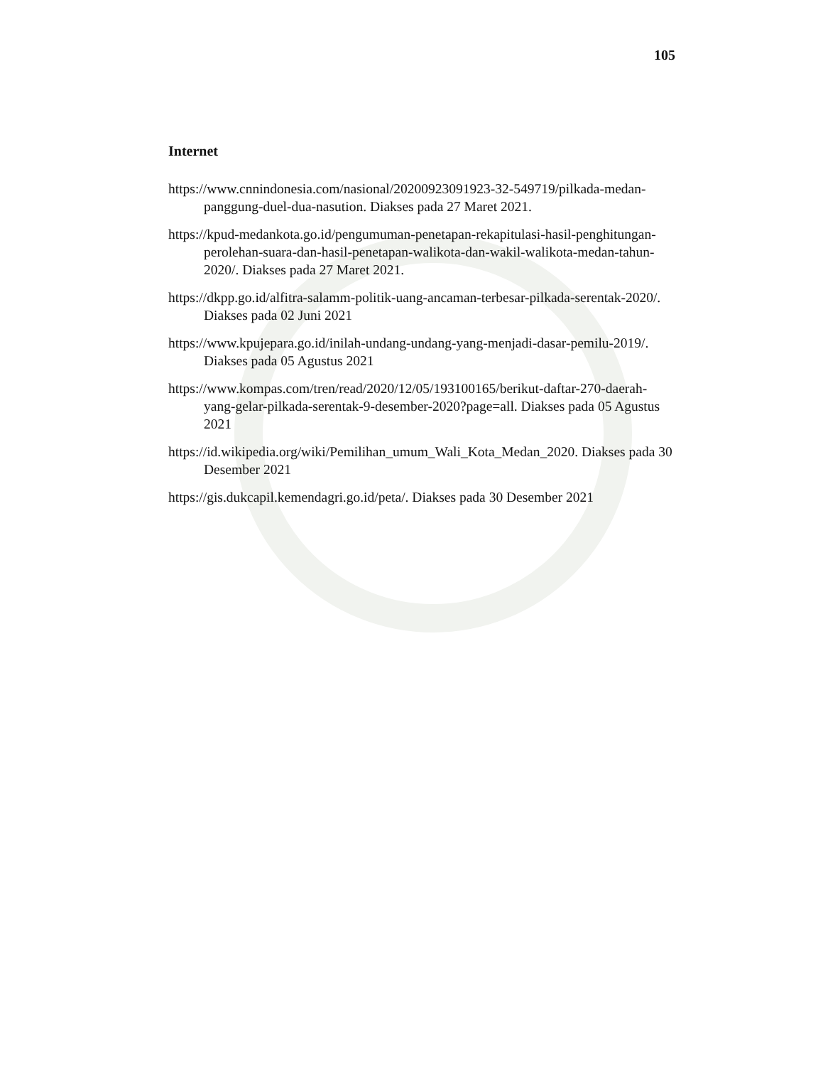105
Internet
https://www.cnnindonesia.com/nasional/20200923091923-32-549719/pilkada-medan-panggung-duel-dua-nasution. Diakses pada 27 Maret 2021.
https://kpud-medankota.go.id/pengumuman-penetapan-rekapitulasi-hasil-penghitungan-perolehan-suara-dan-hasil-penetapan-walikota-dan-wakil-walikota-medan-tahun-2020/. Diakses pada 27 Maret 2021.
https://dkpp.go.id/alfitra-salamm-politik-uang-ancaman-terbesar-pilkada-serentak-2020/. Diakses pada 02 Juni 2021
https://www.kpujepara.go.id/inilah-undang-undang-yang-menjadi-dasar-pemilu-2019/. Diakses pada 05 Agustus 2021
https://www.kompas.com/tren/read/2020/12/05/193100165/berikut-daftar-270-daerah-yang-gelar-pilkada-serentak-9-desember-2020?page=all. Diakses pada 05 Agustus 2021
https://id.wikipedia.org/wiki/Pemilihan_umum_Wali_Kota_Medan_2020. Diakses pada 30 Desember 2021
https://gis.dukcapil.kemendagri.go.id/peta/. Diakses pada 30 Desember 2021